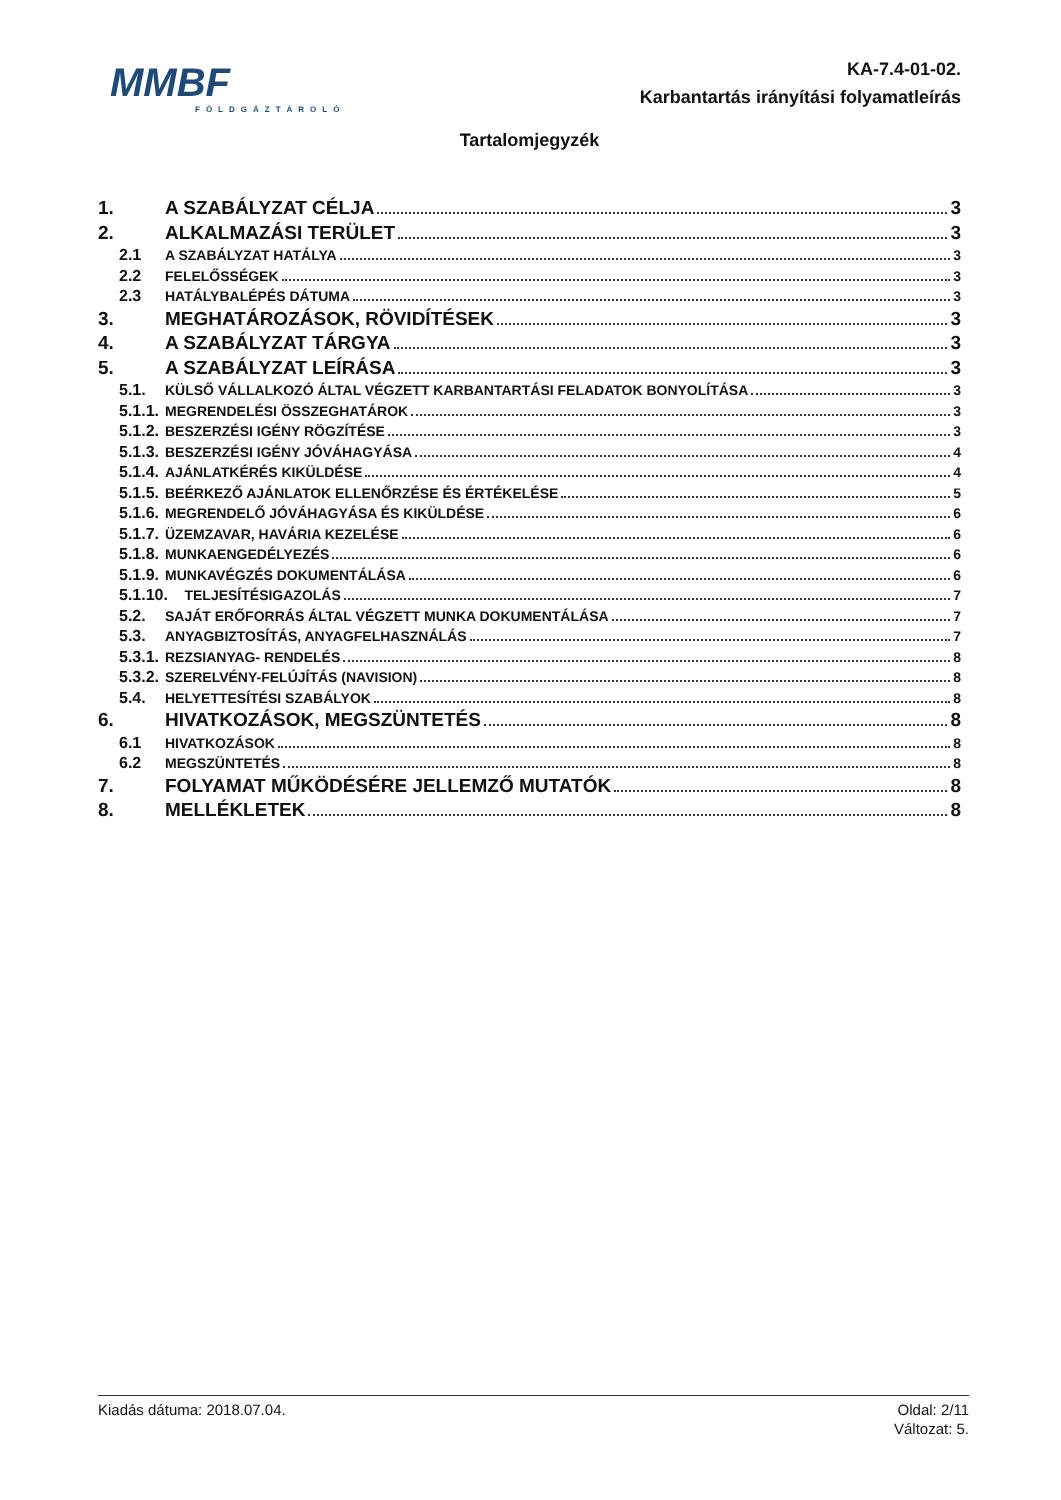MMBF
FÖLDGÁZTÁROLÓ
KA-7.4-01-02.
Karbantartás irányítási folyamatleírás
Tartalomjegyzék
1. A SZABÁLYZAT CÉLJA 3
2. ALKALMAZÁSI TERÜLET 3
2.1 A SZABÁLYZAT HATÁLYA 3
2.2 FELELŐSSÉGEK 3
2.3 HATÁLYBALÉPÉS DÁTUMA 3
3. MEGHATÁROZÁSOK, RÖVIDÍTÉSEK 3
4. A SZABÁLYZAT TÁRGYA 3
5. A SZABÁLYZAT LEÍRÁSA 3
5.1. KÜLSŐ VÁLLALKOZÓ ÁLTAL VÉGZETT KARBANTARTÁSI FELADATOK BONYOLÍTÁSA 3
5.1.1. MEGRENDELÉSI ÖSSZEGHATÁROK 3
5.1.2. BESZERZÉSI IGÉNY RÖGZÍTÉSE 3
5.1.3. BESZERZÉSI IGÉNY JÓVÁHAGYÁSA 4
5.1.4. AJÁNLATKÉRÉS KIKÜLDÉSE 4
5.1.5. BEÉRKEZŐ AJÁNLATOK ELLENŐRZÉSE ÉS ÉRTÉKELÉSE 5
5.1.6. MEGRENDELŐ JÓVÁHAGYÁSA ÉS KIKÜLDÉSE 6
5.1.7. ÜZEMZAVAR, HAVÁRIA KEZELÉSE 6
5.1.8. MUNKAENGEDÉLYEZÉS 6
5.1.9. MUNKAVÉGZÉS DOKUMENTÁLÁSA 6
5.1.10. TELJESÍTÉSIGAZOLÁS 7
5.2. SAJÁT ERŐFORRÁS ÁLTAL VÉGZETT MUNKA DOKUMENTÁLÁSA 7
5.3. ANYAGBIZTOSÍTÁS, ANYAGFELHASZNÁLÁS 7
5.3.1. REZSIANYAG- RENDELÉS 8
5.3.2. SZERELVÉNY-FELÚJÍTÁS (NAVISION) 8
5.4. HELYETTESÍTÉSI SZABÁLYOK 8
6. HIVATKOZÁSOK, MEGSZÜNTETÉS 8
6.1 HIVATKOZÁSOK 8
6.2 MEGSZÜNTETÉS 8
7. FOLYAMAT MŰKÖDÉSÉRE JELLEMZŐ MUTATÓK 8
8. MELLÉKLETEK 8
Kiadás dátuma: 2018.07.04. Oldal: 2/11
Változat: 5.